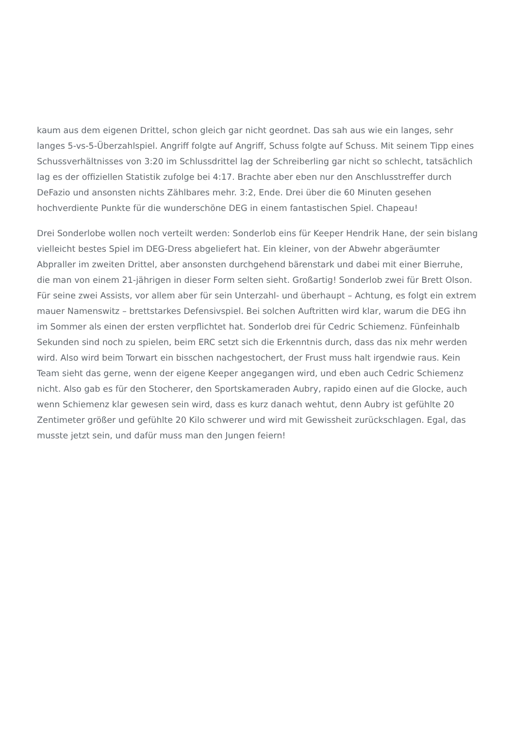kaum aus dem eigenen Drittel, schon gleich gar nicht geordnet. Das sah aus wie ein langes, sehr langes 5-vs-5-Überzahlspiel. Angriff folgte auf Angriff, Schuss folgte auf Schuss. Mit seinem Tipp eines Schussverhältnisses von 3:20 im Schlussdrittel lag der Schreiberling gar nicht so schlecht, tatsächlich lag es der offiziellen Statistik zufolge bei 4:17. Brachte aber eben nur den Anschlusstreffer durch DeFazio und ansonsten nichts Zählbares mehr. 3:2, Ende. Drei über die 60 Minuten gesehen hochverdiente Punkte für die wunderschöne DEG in einem fantastischen Spiel. Chapeau!
Drei Sonderlobe wollen noch verteilt werden: Sonderlob eins für Keeper Hendrik Hane, der sein bislang vielleicht bestes Spiel im DEG-Dress abgeliefert hat. Ein kleiner, von der Abwehr abgeräumter Abpraller im zweiten Drittel, aber ansonsten durchgehend bärenstark und dabei mit einer Bierruhe, die man von einem 21-jährigen in dieser Form selten sieht. Großartig! Sonderlob zwei für Brett Olson. Für seine zwei Assists, vor allem aber für sein Unterzahl- und überhaupt – Achtung, es folgt ein extrem mauer Namenswitz – brettstarkes Defensivspiel. Bei solchen Auftritten wird klar, warum die DEG ihn im Sommer als einen der ersten verpflichtet hat. Sonderlob drei für Cedric Schiemenz. Fünfeinhalb Sekunden sind noch zu spielen, beim ERC setzt sich die Erkenntnis durch, dass das nix mehr werden wird. Also wird beim Torwart ein bisschen nachgestochert, der Frust muss halt irgendwie raus. Kein Team sieht das gerne, wenn der eigene Keeper angegangen wird, und eben auch Cedric Schiemenz nicht. Also gab es für den Stocherer, den Sportskameraden Aubry, rapido einen auf die Glocke, auch wenn Schiemenz klar gewesen sein wird, dass es kurz danach wehtut, denn Aubry ist gefühlte 20 Zentimeter größer und gefühlte 20 Kilo schwerer und wird mit Gewissheit zurückschlagen. Egal, das musste jetzt sein, und dafür muss man den Jungen feiern!